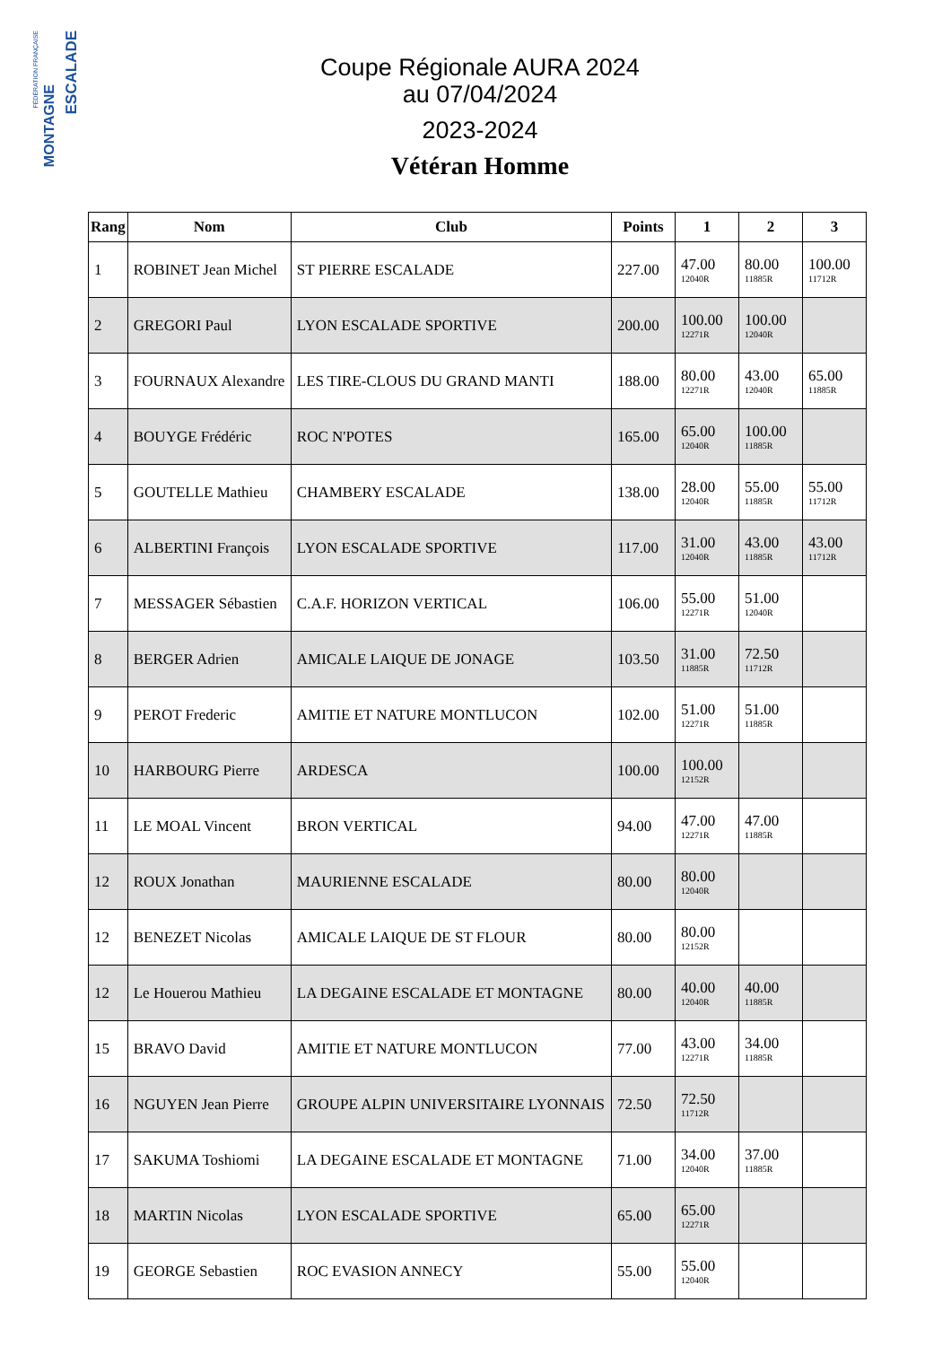FÉDÉRATION FRANÇAISE
MONTAGNE
ESCALADE
Coupe Régionale AURA 2024
au 07/04/2024
2023-2024
Vétéran Homme
| Rang | Nom | Club | Points | 1 | 2 | 3 |
| --- | --- | --- | --- | --- | --- | --- |
| 1 | ROBINET Jean Michel | ST PIERRE ESCALADE | 227.00 | 47.00 12040R | 80.00 11885R | 100.00 11712R |
| 2 | GREGORI Paul | LYON ESCALADE SPORTIVE | 200.00 | 100.00 12271R | 100.00 12040R | |
| 3 | FOURNAUX Alexandre | LES TIRE-CLOUS DU GRAND MANTI | 188.00 | 80.00 12271R | 43.00 12040R | 65.00 11885R |
| 4 | BOUYGE Frédéric | ROC N'POTES | 165.00 | 65.00 12040R | 100.00 11885R | |
| 5 | GOUTELLE Mathieu | CHAMBERY ESCALADE | 138.00 | 28.00 12040R | 55.00 11885R | 55.00 11712R |
| 6 | ALBERTINI François | LYON ESCALADE SPORTIVE | 117.00 | 31.00 12040R | 43.00 11885R | 43.00 11712R |
| 7 | MESSAGER Sébastien | C.A.F. HORIZON VERTICAL | 106.00 | 55.00 12271R | 51.00 12040R | |
| 8 | BERGER Adrien | AMICALE LAIQUE DE JONAGE | 103.50 | 31.00 11885R | 72.50 11712R | |
| 9 | PEROT Frederic | AMITIE ET NATURE MONTLUCON | 102.00 | 51.00 12271R | 51.00 11885R | |
| 10 | HARBOURG Pierre | ARDESCA | 100.00 | 100.00 12152R | | |
| 11 | LE MOAL Vincent | BRON VERTICAL | 94.00 | 47.00 12271R | 47.00 11885R | |
| 12 | ROUX Jonathan | MAURIENNE ESCALADE | 80.00 | 80.00 12040R | | |
| 12 | BENEZET Nicolas | AMICALE LAIQUE DE ST FLOUR | 80.00 | 80.00 12152R | | |
| 12 | Le Houerou Mathieu | LA DEGAINE ESCALADE ET MONTAGNE | 80.00 | 40.00 12040R | 40.00 11885R | |
| 15 | BRAVO David | AMITIE ET NATURE MONTLUCON | 77.00 | 43.00 12271R | 34.00 11885R | |
| 16 | NGUYEN Jean Pierre | GROUPE ALPIN UNIVERSITAIRE LYONNAIS | 72.50 | 72.50 11712R | | |
| 17 | SAKUMA Toshiomi | LA DEGAINE ESCALADE ET MONTAGNE | 71.00 | 34.00 12040R | 37.00 11885R | |
| 18 | MARTIN Nicolas | LYON ESCALADE SPORTIVE | 65.00 | 65.00 12271R | | |
| 19 | GEORGE Sebastien | ROC EVASION ANNECY | 55.00 | 55.00 12040R | | |